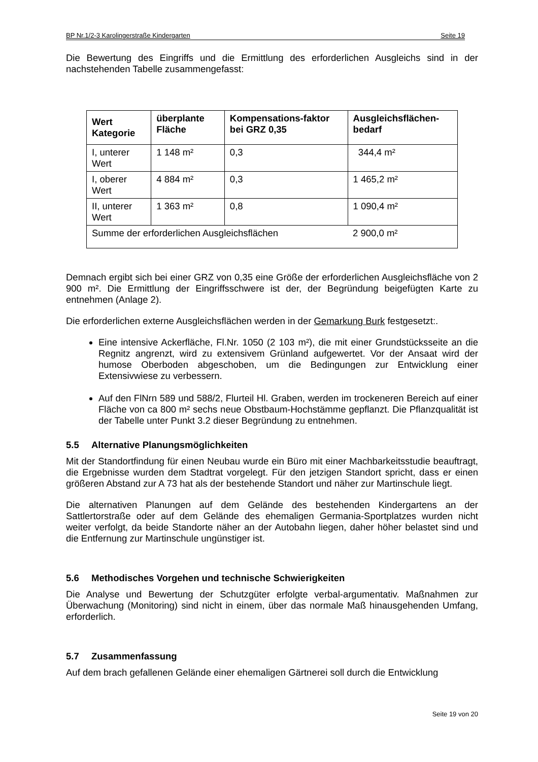BP Nr.1/2-3 Karolingerstraße Kindergarten Seite 19
Die Bewertung des Eingriffs und die Ermittlung des erforderlichen Ausgleichs sind in der nachstehenden Tabelle zusammengefasst:
| Wert Kategorie | überplante Fläche | Kompensations-faktor bei GRZ 0,35 | Ausgleichsflächen-bedarf |
| --- | --- | --- | --- |
| I, unterer Wert | 1 148 m² | 0,3 | 344,4 m² |
| I, oberer Wert | 4 884 m² | 0,3 | 1 465,2 m² |
| II, unterer Wert | 1 363 m² | 0,8 | 1 090,4 m² |
| Summe der erforderlichen Ausgleichsflächen | | | 2 900,0 m² |
Demnach ergibt sich bei einer GRZ von 0,35 eine Größe der erforderlichen Ausgleichsfläche von 2 900 m². Die Ermittlung der Eingriffsschwere ist der, der Begründung beigefügten Karte zu entnehmen (Anlage 2).
Die erforderlichen externe Ausgleichsflächen werden in der Gemarkung Burk festgesetzt:.
Eine intensive Ackerfläche, Fl.Nr. 1050 (2 103 m²), die mit einer Grundstücksseite an die Regnitz angrenzt, wird zu extensivem Grünland aufgewertet. Vor der Ansaat wird der humose Oberboden abgeschoben, um die Bedingungen zur Entwicklung einer Extensivwiese zu verbessern.
Auf den FlNrn 589 und 588/2, Flurteil Hl. Graben, werden im trockeneren Bereich auf einer Fläche von ca 800 m² sechs neue Obstbaum-Hochstämme gepflanzt. Die Pflanzqualität ist der Tabelle unter Punkt 3.2 dieser Begründung zu entnehmen.
5.5 Alternative Planungsmöglichkeiten
Mit der Standortfindung für einen Neubau wurde ein Büro mit einer Machbarkeitsstudie beauftragt, die Ergebnisse wurden dem Stadtrat vorgelegt. Für den jetzigen Standort spricht, dass er einen größeren Abstand zur A 73 hat als der bestehende Standort und näher zur Martinschule liegt.
Die alternativen Planungen auf dem Gelände des bestehenden Kindergartens an der Sattlertorstraße oder auf dem Gelände des ehemaligen Germania-Sportplatzes wurden nicht weiter verfolgt, da beide Standorte näher an der Autobahn liegen, daher höher belastet sind und die Entfernung zur Martinschule ungünstiger ist.
5.6 Methodisches Vorgehen und technische Schwierigkeiten
Die Analyse und Bewertung der Schutzgüter erfolgte verbal-argumentativ. Maßnahmen zur Überwachung (Monitoring) sind nicht in einem, über das normale Maß hinausgehenden Umfang, erforderlich.
5.7 Zusammenfassung
Auf dem brach gefallenen Gelände einer ehemaligen Gärtnerei soll durch die Entwicklung
Seite 19 von 20